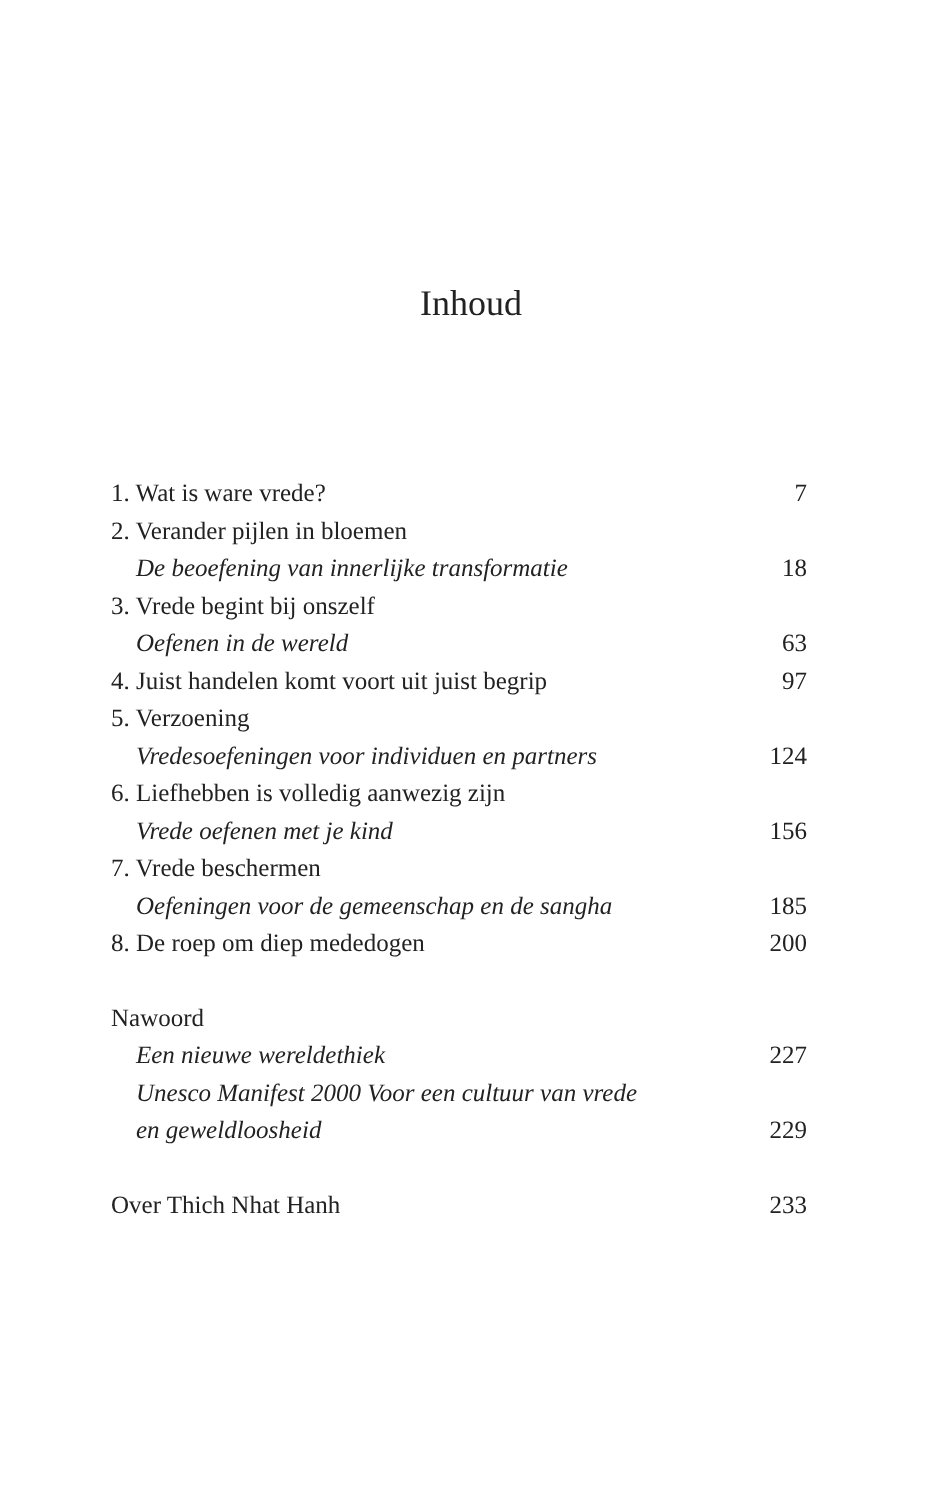Inhoud
1. Wat is ware vrede? 7
2. Verander pijlen in bloemen
De beoefening van innerlijke transformatie 18
3. Vrede begint bij onszelf
Oefenen in de wereld 63
4. Juist handelen komt voort uit juist begrip 97
5. Verzoening
Vredesoefeningen voor individuen en partners 124
6. Liefhebben is volledig aanwezig zijn
Vrede oefenen met je kind 156
7. Vrede beschermen
Oefeningen voor de gemeenschap en de sangha 185
8. De roep om diep mededogen 200
Nawoord
Een nieuwe wereldethiek 227
Unesco Manifest 2000 Voor een cultuur van vrede
en geweldloosheid 229
Over Thich Nhat Hanh 233